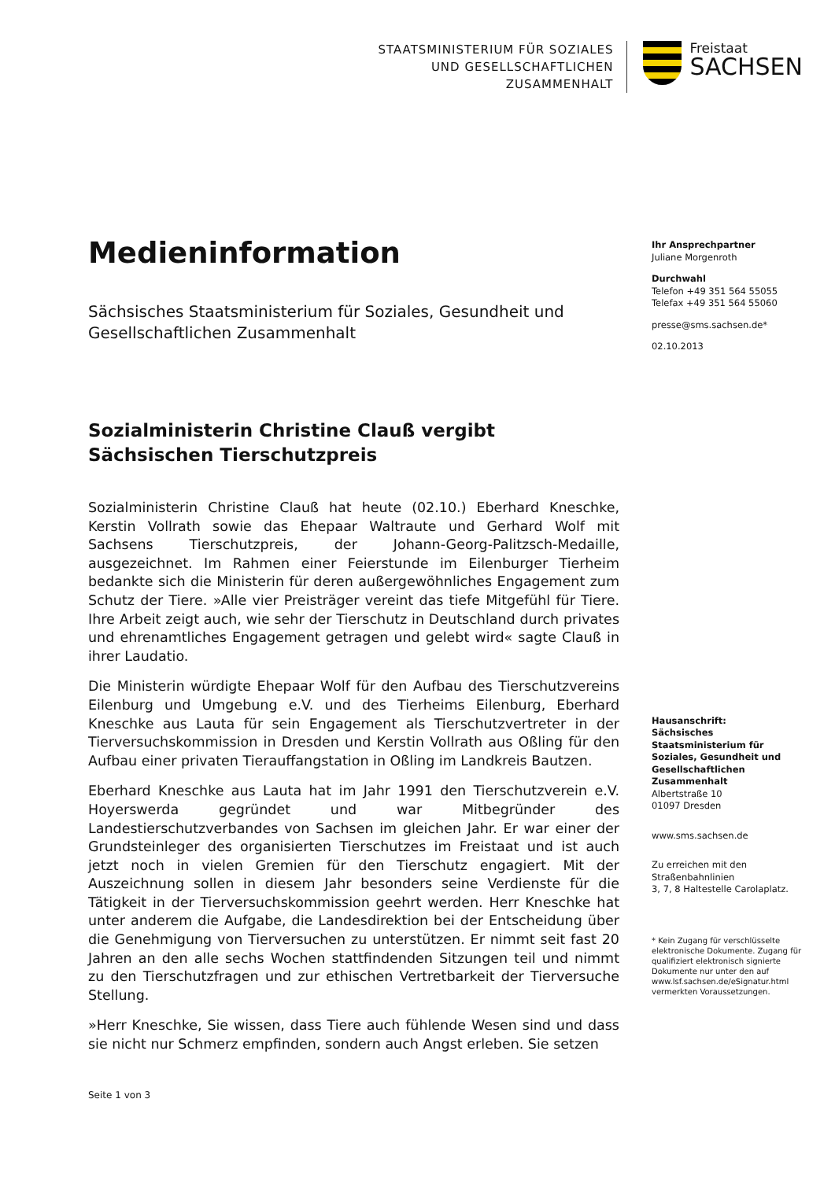STAATSMINISTERIUM FÜR SOZIALES
UND GESELLSCHAFTLICHEN
ZUSAMMENHALT
Freistaat
SACHSEN
Medieninformation
Sächsisches Staatsministerium für Soziales, Gesundheit und Gesellschaftlichen Zusammenhalt
Sozialministerin Christine Clauß vergibt Sächsischen Tierschutzpreis
Sozialministerin Christine Clauß hat heute (02.10.) Eberhard Kneschke, Kerstin Vollrath sowie das Ehepaar Waltraute und Gerhard Wolf mit Sachsens Tierschutzpreis, der Johann-Georg-Palitzsch-Medaille, ausgezeichnet. Im Rahmen einer Feierstunde im Eilenburger Tierheim bedankte sich die Ministerin für deren außergewöhnliches Engagement zum Schutz der Tiere. »Alle vier Preisträger vereint das tiefe Mitgefühl für Tiere. Ihre Arbeit zeigt auch, wie sehr der Tierschutz in Deutschland durch privates und ehrenamtliches Engagement getragen und gelebt wird« sagte Clauß in ihrer Laudatio.
Die Ministerin würdigte Ehepaar Wolf für den Aufbau des Tierschutzvereins Eilenburg und Umgebung e.V. und des Tierheims Eilenburg, Eberhard Kneschke aus Lauta für sein Engagement als Tierschutzvertreter in der Tierversuchskommission in Dresden und Kerstin Vollrath aus Oßling für den Aufbau einer privaten Tierauffangstation in Oßling im Landkreis Bautzen.
Eberhard Kneschke aus Lauta hat im Jahr 1991 den Tierschutzverein e.V. Hoyerswerda gegründet und war Mitbegründer des Landestierschutzverbandes von Sachsen im gleichen Jahr. Er war einer der Grundsteinleger des organisierten Tierschutzes im Freistaat und ist auch jetzt noch in vielen Gremien für den Tierschutz engagiert. Mit der Auszeichnung sollen in diesem Jahr besonders seine Verdienste für die Tätigkeit in der Tierversuchskommission geehrt werden. Herr Kneschke hat unter anderem die Aufgabe, die Landesdirektion bei der Entscheidung über die Genehmigung von Tierversuchen zu unterstützen. Er nimmt seit fast 20 Jahren an den alle sechs Wochen stattfindenden Sitzungen teil und nimmt zu den Tierschutzfragen und zur ethischen Vertretbarkeit der Tierversuche Stellung.
»Herr Kneschke, Sie wissen, dass Tiere auch fühlende Wesen sind und dass sie nicht nur Schmerz empfinden, sondern auch Angst erleben. Sie setzen
Ihr Ansprechpartner
Juliane Morgenroth
Durchwahl
Telefon +49 351 564 55055
Telefax +49 351 564 55060
presse@sms.sachsen.de*
02.10.2013
Hausanschrift:
Sächsisches Staatsministerium für Soziales, Gesundheit und Gesellschaftlichen Zusammenhalt
Albertstraße 10
01097 Dresden
www.sms.sachsen.de
Zu erreichen mit den Straßenbahnlinien
3, 7, 8 Haltestelle Carolaplatz.
* Kein Zugang für verschlüsselte elektronische Dokumente. Zugang für qualifiziert elektronisch signierte Dokumente nur unter den auf www.lsf.sachsen.de/eSignatur.html vermerkten Voraussetzungen.
Seite 1 von 3